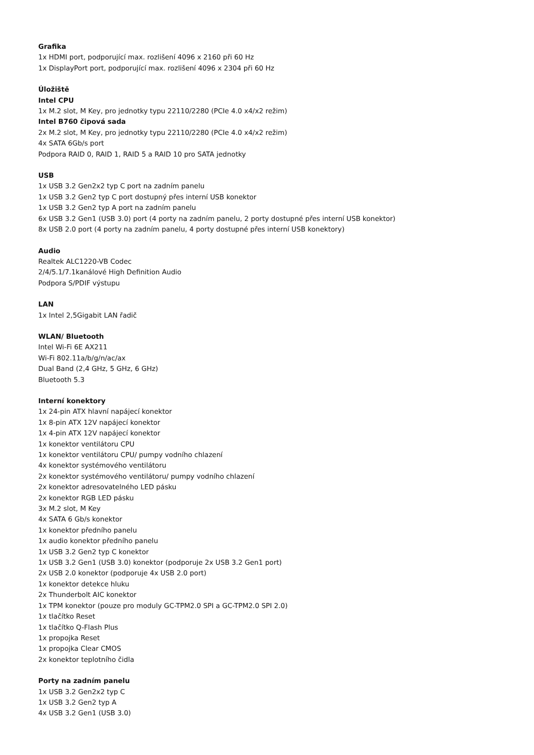Grafika
1x HDMI port, podporující max. rozlišení 4096 x 2160 při 60 Hz
1x DisplayPort port, podporující max. rozlišení 4096 x 2304 při 60 Hz
Úložiště
Intel CPU
1x M.2 slot, M Key, pro jednotky typu 22110/2280 (PCIe 4.0 x4/x2 režim)
Intel B760 čipová sada
2x M.2 slot, M Key, pro jednotky typu 22110/2280 (PCIe 4.0 x4/x2 režim)
4x SATA 6Gb/s port
Podpora RAID 0, RAID 1, RAID 5 a RAID 10 pro SATA jednotky
USB
1x USB 3.2 Gen2x2 typ C port na zadním panelu
1x USB 3.2 Gen2 typ C port dostupný přes interní USB konektor
1x USB 3.2 Gen2 typ A port na zadním panelu
6x USB 3.2 Gen1 (USB 3.0) port (4 porty na zadním panelu, 2 porty dostupné přes interní USB konektor)
8x USB 2.0 port (4 porty na zadním panelu, 4 porty dostupné přes interní USB konektory)
Audio
Realtek ALC1220-VB Codec
2/4/5.1/7.1kanálové High Definition Audio
Podpora S/PDIF výstupu
LAN
1x Intel 2,5Gigabit LAN řadič
WLAN/ Bluetooth
Intel Wi-Fi 6E AX211
Wi-Fi 802.11a/b/g/n/ac/ax
Dual Band (2,4 GHz, 5 GHz, 6 GHz)
Bluetooth 5.3
Interní konektory
1x 24-pin ATX hlavní napájecí konektor
1x 8-pin ATX 12V napájecí konektor
1x 4-pin ATX 12V napájecí konektor
1x konektor ventilátoru CPU
1x konektor ventilátoru CPU/ pumpy vodního chlazení
4x konektor systémového ventilátoru
2x konektor systémového ventilátoru/ pumpy vodního chlazení
2x konektor adresovatelného LED pásku
2x konektor RGB LED pásku
3x M.2 slot, M Key
4x SATA 6 Gb/s konektor
1x konektor předního panelu
1x audio konektor předního panelu
1x USB 3.2 Gen2 typ C konektor
1x USB 3.2 Gen1 (USB 3.0) konektor (podporuje 2x USB 3.2 Gen1 port)
2x USB 2.0 konektor (podporuje 4x USB 2.0 port)
1x konektor detekce hluku
2x Thunderbolt AIC konektor
1x TPM konektor (pouze pro moduly GC-TPM2.0 SPI a GC-TPM2.0 SPI 2.0)
1x tlačítko Reset
1x tlačítko Q-Flash Plus
1x propojka Reset
1x propojka Clear CMOS
2x konektor teplotního čidla
Porty na zadním panelu
1x USB 3.2 Gen2x2 typ C
1x USB 3.2 Gen2 typ A
4x USB 3.2 Gen1 (USB 3.0)